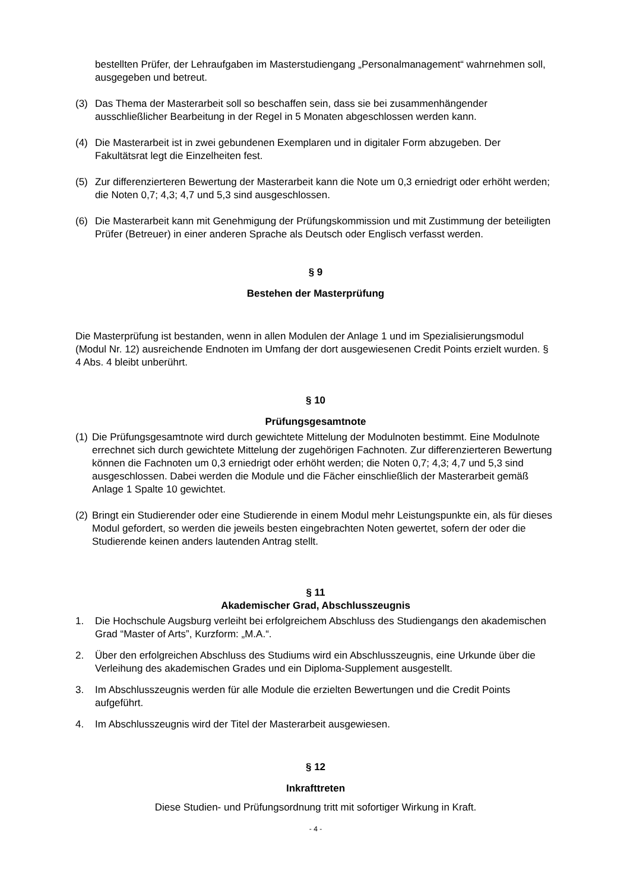bestellten Prüfer, der Lehraufgaben im Masterstudiengang „Personalmanagement“ wahrnehmen soll, ausgegeben und betreut.
(3) Das Thema der Masterarbeit soll so beschaffen sein, dass sie bei zusammenhängender ausschließlicher Bearbeitung in der Regel in 5 Monaten abgeschlossen werden kann.
(4) Die Masterarbeit ist in zwei gebundenen Exemplaren und in digitaler Form abzugeben. Der Fakultätsrat legt die Einzelheiten fest.
(5) Zur differenzierteren Bewertung der Masterarbeit kann die Note um 0,3 erniedrigt oder erhöht werden; die Noten 0,7; 4,3; 4,7 und 5,3 sind ausgeschlossen.
(6) Die Masterarbeit kann mit Genehmigung der Prüfungskommission und mit Zustimmung der beteiligten Prüfer (Betreuer) in einer anderen Sprache als Deutsch oder Englisch verfasst werden.
§ 9
Bestehen der Masterprüfung
Die Masterprüfung ist bestanden, wenn in allen Modulen der Anlage 1 und im Spezialisierungsmodul (Modul Nr. 12) ausreichende Endnoten im Umfang der dort ausgewiesenen Credit Points erzielt wurden. § 4 Abs. 4 bleibt unberührt.
§ 10
Prüfungsgesamtnote
(1) Die Prüfungsgesamtnote wird durch gewichtete Mittelung der Modulnoten bestimmt. Eine Modulnote errechnet sich durch gewichtete Mittelung der zugehörigen Fachnoten. Zur differenzierteren Bewertung können die Fachnoten um 0,3 erniedrigt oder erhöht werden; die Noten 0,7; 4,3; 4,7 und 5,3 sind ausgeschlossen. Dabei werden die Module und die Fächer einschließlich der Masterarbeit gemäß Anlage 1 Spalte 10 gewichtet.
(2) Bringt ein Studierender oder eine Studierende in einem Modul mehr Leistungspunkte ein, als für dieses Modul gefordert, so werden die jeweils besten eingebrachten Noten gewertet, sofern der oder die Studierende keinen anders lautenden Antrag stellt.
§ 11
Akademischer Grad, Abschlusszeugnis
1. Die Hochschule Augsburg verleiht bei erfolgreichem Abschluss des Studiengangs den akademischen Grad “Master of Arts”, Kurzform: „M.A.“.
2. Über den erfolgreichen Abschluss des Studiums wird ein Abschlusszeugnis, eine Urkunde über die Verleihung des akademischen Grades und ein Diploma-Supplement ausgestellt.
3. Im Abschlusszeugnis werden für alle Module die erzielten Bewertungen und die Credit Points aufgeführt.
4. Im Abschlusszeugnis wird der Titel der Masterarbeit ausgewiesen.
§ 12
Inkrafttreten
Diese Studien- und Prüfungsordnung tritt mit sofortiger Wirkung in Kraft.
- 4 -